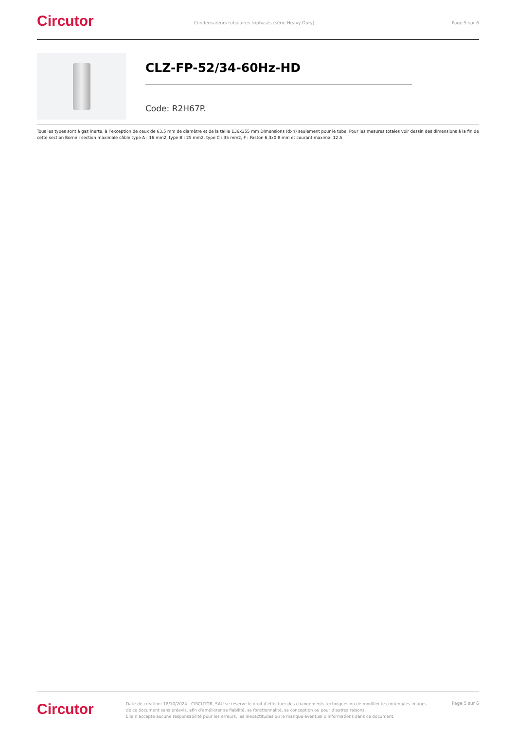Circutor
Condensateurs tubulaires triphasés (série Heavy Duty)
Page 5 sur 6
CLZ-FP-52/34-60Hz-HD
Code: R2H67P.
Tous les types sont à gaz inerte, à l’exception de ceux de 63,5 mm de diamètre et de la taille 136x355 mm Dimensions (dxh) seulement pour le tube. Pour les mesures totales voir dessin des dimensions à la fin de cette section Borne : section maximale câble type A : 16 mm2, type B : 25 mm2, type C : 35 mm2, F : Faston 6,3x0,8 mm et courant maximal 12 A
Circutor
Date de création: 18/10/2024 - CIRCUTOR, SAU se réserve le droit d'effectuer des changements techniques ou de modifier le contenu/les images de ce document sans préavis, afin d'améliorer sa fiabilité, sa fonctionnalité, sa conception ou pour d'autres raisons.
Elle n'accepte aucune responsabilité pour les erreurs, les inexactitudes ou le manque éventuel d'informations dans ce document.
Page 5 sur 6